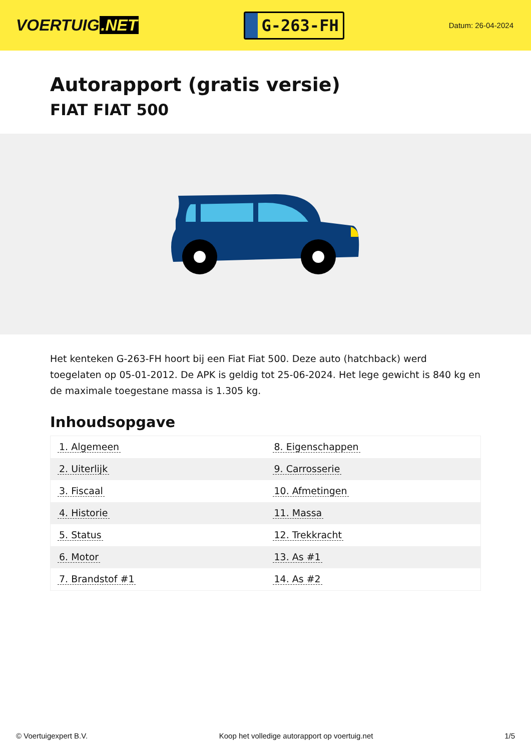VOERTUIG.NET
G-263-FH
Datum: 26-04-2024
Autorapport (gratis versie)
FIAT FIAT 500
Het kenteken G-263-FH hoort bij een Fiat Fiat 500. Deze auto (hatchback) werd toegelaten op 05-01-2012. De APK is geldig tot 25-06-2024. Het lege gewicht is 840 kg en de maximale toegestane massa is 1.305 kg.
Inhoudsopgave
| 1. Algemeen | 8. Eigenschappen |
| 2. Uiterlijk | 9. Carrosserie |
| 3. Fiscaal | 10. Afmetingen |
| 4. Historie | 11. Massa |
| 5. Status | 12. Trekkracht |
| 6. Motor | 13. As #1 |
| 7. Brandstof #1 | 14. As #2 |
© Voertuigexpert B.V. Koop het volledige autorapport op voertuig.net 1/5